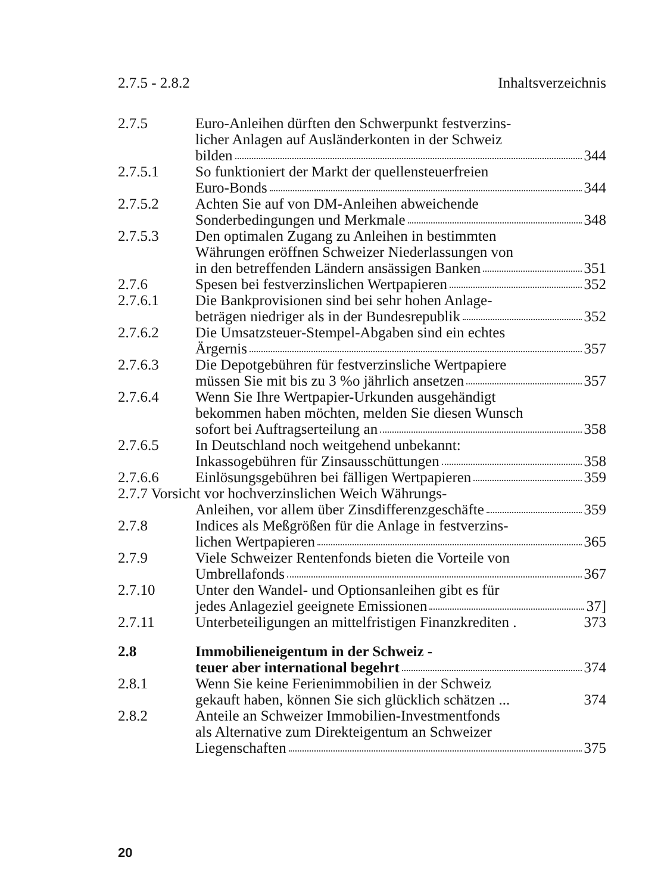2.7.5 - 2.8.2 Inhaltsverzeichnis
2.7.5 Euro-Anleihen dürften den Schwerpunkt festverzins-
licher Anlagen auf Ausländerkonten in der Schweiz
bilden 344
2.7.5.1 So funktioniert der Markt der quellensteuerfreien
Euro-Bonds 344
2.7.5.2 Achten Sie auf von DM-Anleihen abweichende
Sonderbedingungen und Merkmale 348
2.7.5.3 Den optimalen Zugang zu Anleihen in bestimmten
Währungen eröffnen Schweizer Niederlassungen von
in den betreffenden Ländern ansässigen Banken 351
2.7.6 Spesen bei festverzinslichen Wertpapieren 352
2.7.6.1 Die Bankprovisionen sind bei sehr hohen Anlage-
beträgen niedriger als in der Bundesrepublik 352
2.7.6.2 Die Umsatzsteuer-Stempel-Abgaben sind ein echtes
Ärgernis 357
2.7.6.3 Die Depotgebühren für festverzinsliche Wertpapiere
müssen Sie mit bis zu 3 %o jährlich ansetzen 357
2.7.6.4 Wenn Sie Ihre Wertpapier-Urkunden ausgehändigt
bekommen haben möchten, melden Sie diesen Wunsch
sofort bei Auftragserteilung an 358
2.7.6.5 In Deutschland noch weitgehend unbekannt:
Inkassogebühren für Zinsausschüttungen 358
2.7.6.6 Einlösungsgebühren bei fälligen Wertpapieren 359
2.7.7 Vorsicht vor hochverzinslichen Weich Währungs-
Anleihen, vor allem über Zinsdifferenzgeschäfte 359
2.7.8 Indices als Meßgrößen für die Anlage in festverzins-
lichen Wertpapieren 365
2.7.9 Viele Schweizer Rentenfonds bieten die Vorteile von
Umbrellafonds 367
2.7.10 Unter den Wandel- und Optionsanleihen gibt es für
jedes Anlageziel geeignete Emissionen 37]
2.7.11 Unterbeteiligungen an mittelfristigen Finanzkrediten . 373
2.8 Immobilieneigentum in der Schweiz -
teuer aber international begehrt 374
2.8.1 Wenn Sie keine Ferienimmobilien in der Schweiz
gekauft haben, können Sie sich glücklich schätzen ... 374
2.8.2 Anteile an Schweizer Immobilien-Investmentfonds
als Alternative zum Direkteigentum an Schweizer
Liegenschaften 375
20